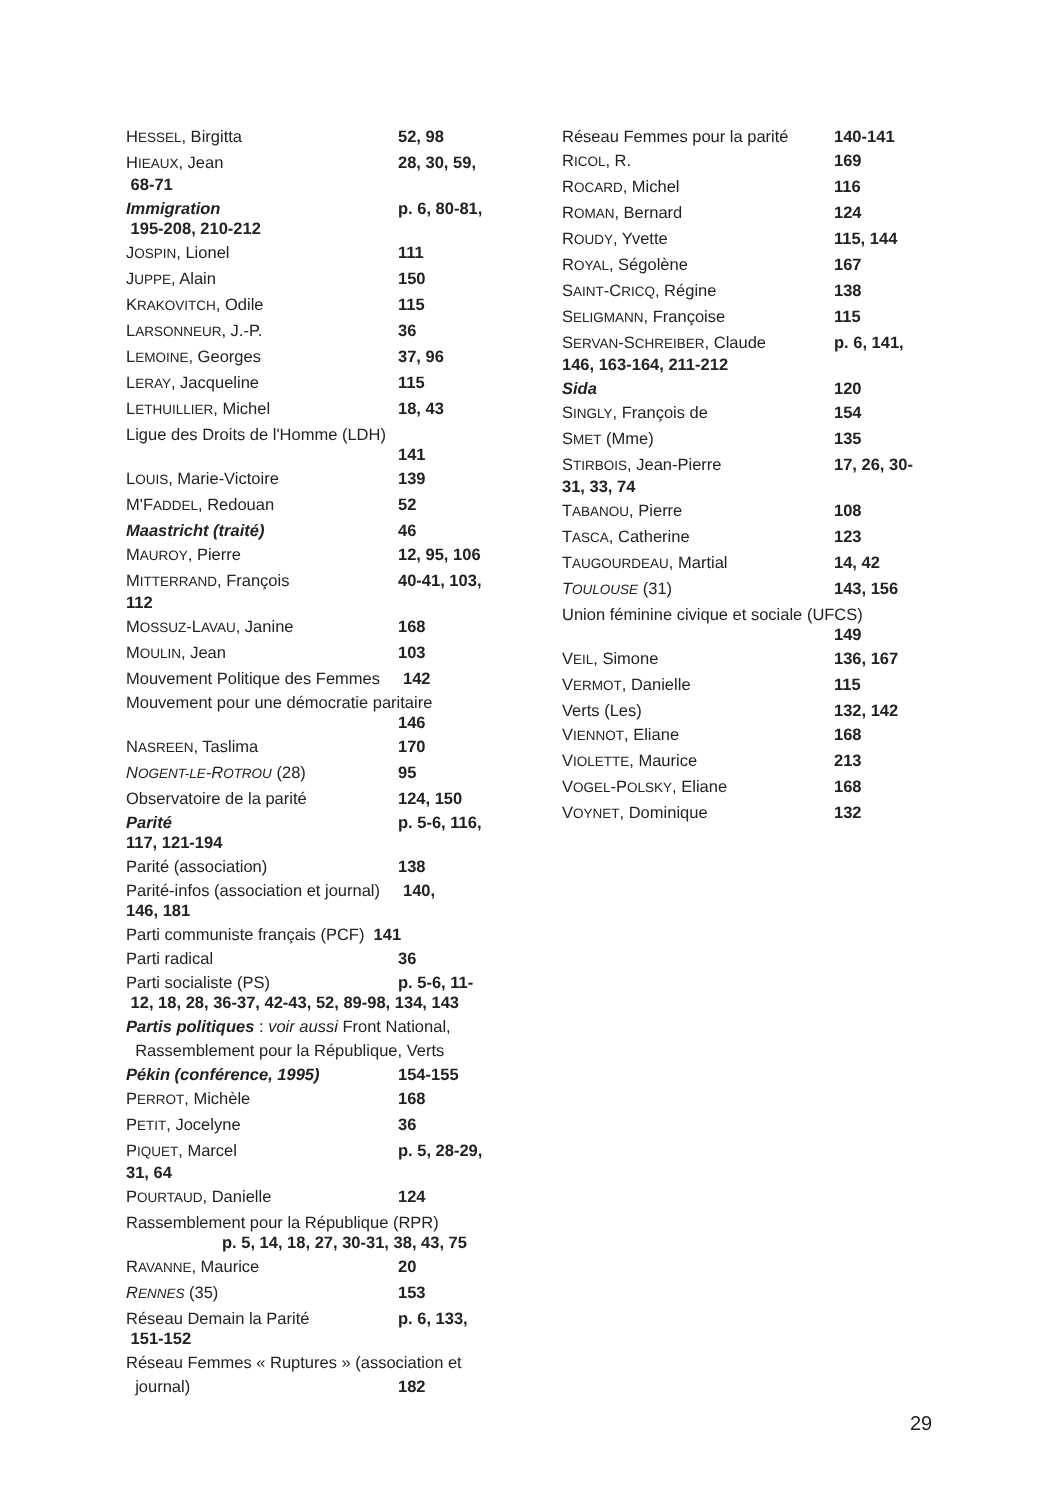HESSEL, Birgitta 52, 98
HIEAUX, Jean 28, 30, 59,
68-71
Immigration p. 6, 80-81,
195-208, 210-212
JOSPIN, Lionel 111
JUPPE, Alain 150
KRAKOVITCH, Odile 115
LARSONNEUR, J.-P. 36
LEMOINE, Georges 37, 96
LERAY, Jacqueline 115
LETHUILLIER, Michel 18, 43
Ligue des Droits de l'Homme (LDH)
141
LOUIS, Marie-Victoire 139
M'FADDEL, Redouan 52
Maastricht (traité) 46
MAUROY, Pierre 12, 95, 106
MITTERRAND, François 40-41, 103,
112
MOSSUZ-LAVAU, Janine 168
MOULIN, Jean 103
Mouvement Politique des Femmes 142
Mouvement pour une démocratie paritaire
146
NASREEN, Taslima 170
NOGENT-LE-ROTROU (28) 95
Observatoire de la parité 124, 150
Parité p. 5-6, 116,
117, 121-194
Parité (association) 138
Parité-infos (association et journal) 140,
146, 181
Parti communiste français (PCF) 141
Parti radical 36
Parti socialiste (PS) p. 5-6, 11-
12, 18, 28, 36-37, 42-43, 52, 89-98, 134, 143
Partis politiques : voir aussi Front National,
Rassemblement pour la République, Verts
Pékin (conférence, 1995) 154-155
PERROT, Michèle 168
PETIT, Jocelyne 36
PIQUET, Marcel p. 5, 28-29,
31, 64
POURTAUD, Danielle 124
Rassemblement pour la République (RPR)
p. 5, 14, 18, 27, 30-31, 38, 43, 75
RAVANNE, Maurice 20
RENNES (35) 153
Réseau Demain la Parité p. 6, 133,
151-152
Réseau Femmes « Ruptures » (association et
journal) 182
Réseau Femmes pour la parité 140-141
RICOL, R. 169
ROCARD, Michel 116
ROMAN, Bernard 124
ROUDY, Yvette 115, 144
ROYAL, Ségolène 167
SAINT-CRICQ, Régine 138
SELIGMANN, Françoise 115
SERVAN-SCHREIBER, Claude p. 6, 141,
146, 163-164, 211-212
Sida 120
SINGLY, François de 154
SMET (Mme) 135
STIRBOIS, Jean-Pierre 17, 26, 30-
31, 33, 74
TABANOU, Pierre 108
TASCA, Catherine 123
TAUGOURDEAU, Martial 14, 42
TOULOUSE (31) 143, 156
Union féminine civique et sociale (UFCS)
149
VEIL, Simone 136, 167
VERMOT, Danielle 115
Verts (Les) 132, 142
VIENNOT, Eliane 168
VIOLETTE, Maurice 213
VOGEL-POLSKY, Eliane 168
VOYNET, Dominique 132
29